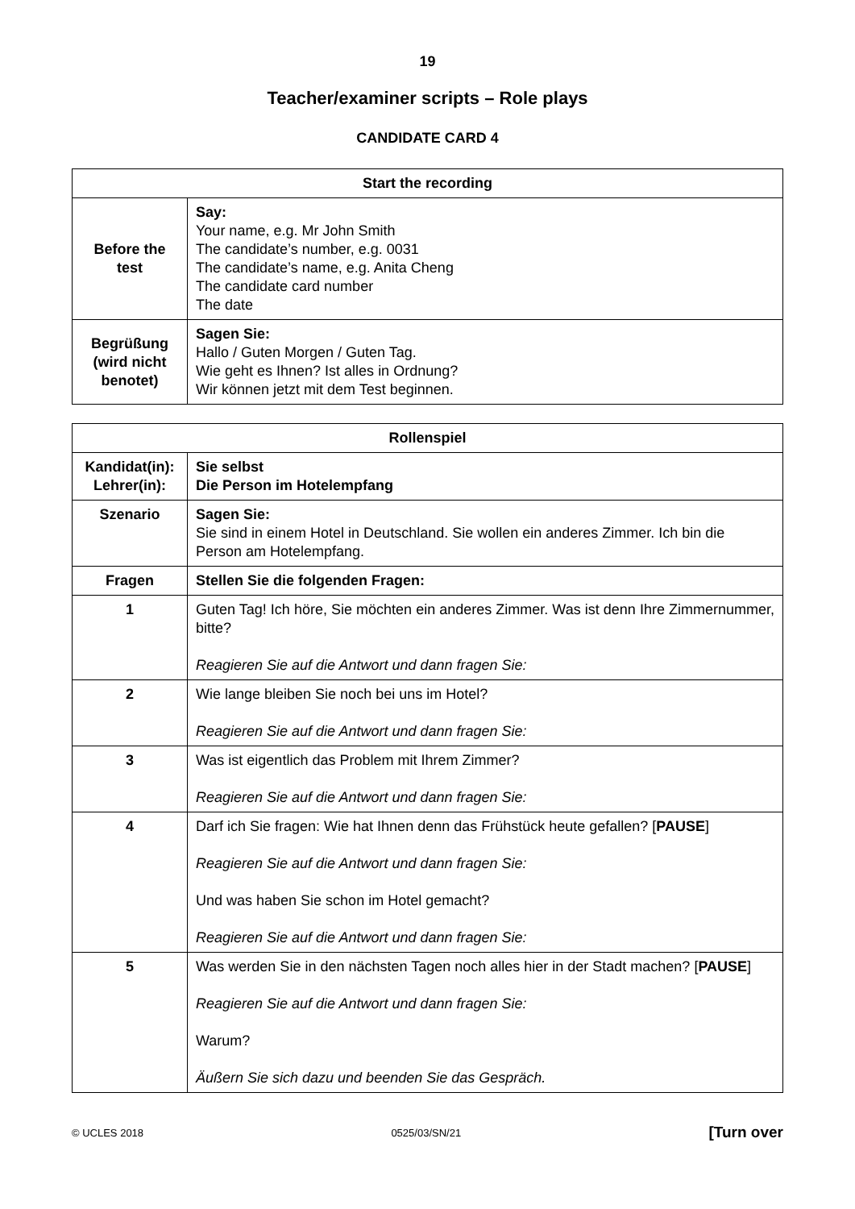19
Teacher/examiner scripts – Role plays
CANDIDATE CARD 4
| Start the recording | |
| --- | --- |
| Before the test | Say: Your name, e.g. Mr John Smith The candidate’s number, e.g. 0031 The candidate’s name, e.g. Anita Cheng The candidate card number The date |
| Begrüßung (wird nicht benotet) | Sagen Sie: Hallo / Guten Morgen / Guten Tag. Wie geht es Ihnen? Ist alles in Ordnung? Wir können jetzt mit dem Test beginnen. |
| Rollenspiel | |
| --- | --- |
| Kandidat(in): Lehrer(in): | Sie selbst Die Person im Hotelempfang |
| Szenario | Sagen Sie: Sie sind in einem Hotel in Deutschland. Sie wollen ein anderes Zimmer. Ich bin die Person am Hotelempfang. |
| Fragen | Stellen Sie die folgenden Fragen: |
| 1 | Guten Tag! Ich höre, Sie möchten ein anderes Zimmer. Was ist denn Ihre Zimmernummer, bitte? Reagieren Sie auf die Antwort und dann fragen Sie: |
| 2 | Wie lange bleiben Sie noch bei uns im Hotel? Reagieren Sie auf die Antwort und dann fragen Sie: |
| 3 | Was ist eigentlich das Problem mit Ihrem Zimmer? Reagieren Sie auf die Antwort und dann fragen Sie: |
| 4 | Darf ich Sie fragen: Wie hat Ihnen denn das Frühstück heute gefallen? [ PAUSE ] Reagieren Sie auf die Antwort und dann fragen Sie: Und was haben Sie schon im Hotel gemacht? Reagieren Sie auf die Antwort und dann fragen Sie: |
| 5 | Was werden Sie in den nächsten Tagen noch alles hier in der Stadt machen? [ PAUSE ] Reagieren Sie auf die Antwort und dann fragen Sie: Warum? Äußern Sie sich dazu und beenden Sie das Gespräch. |
© UCLES 2018 0525/03/SN/21 [Turn over